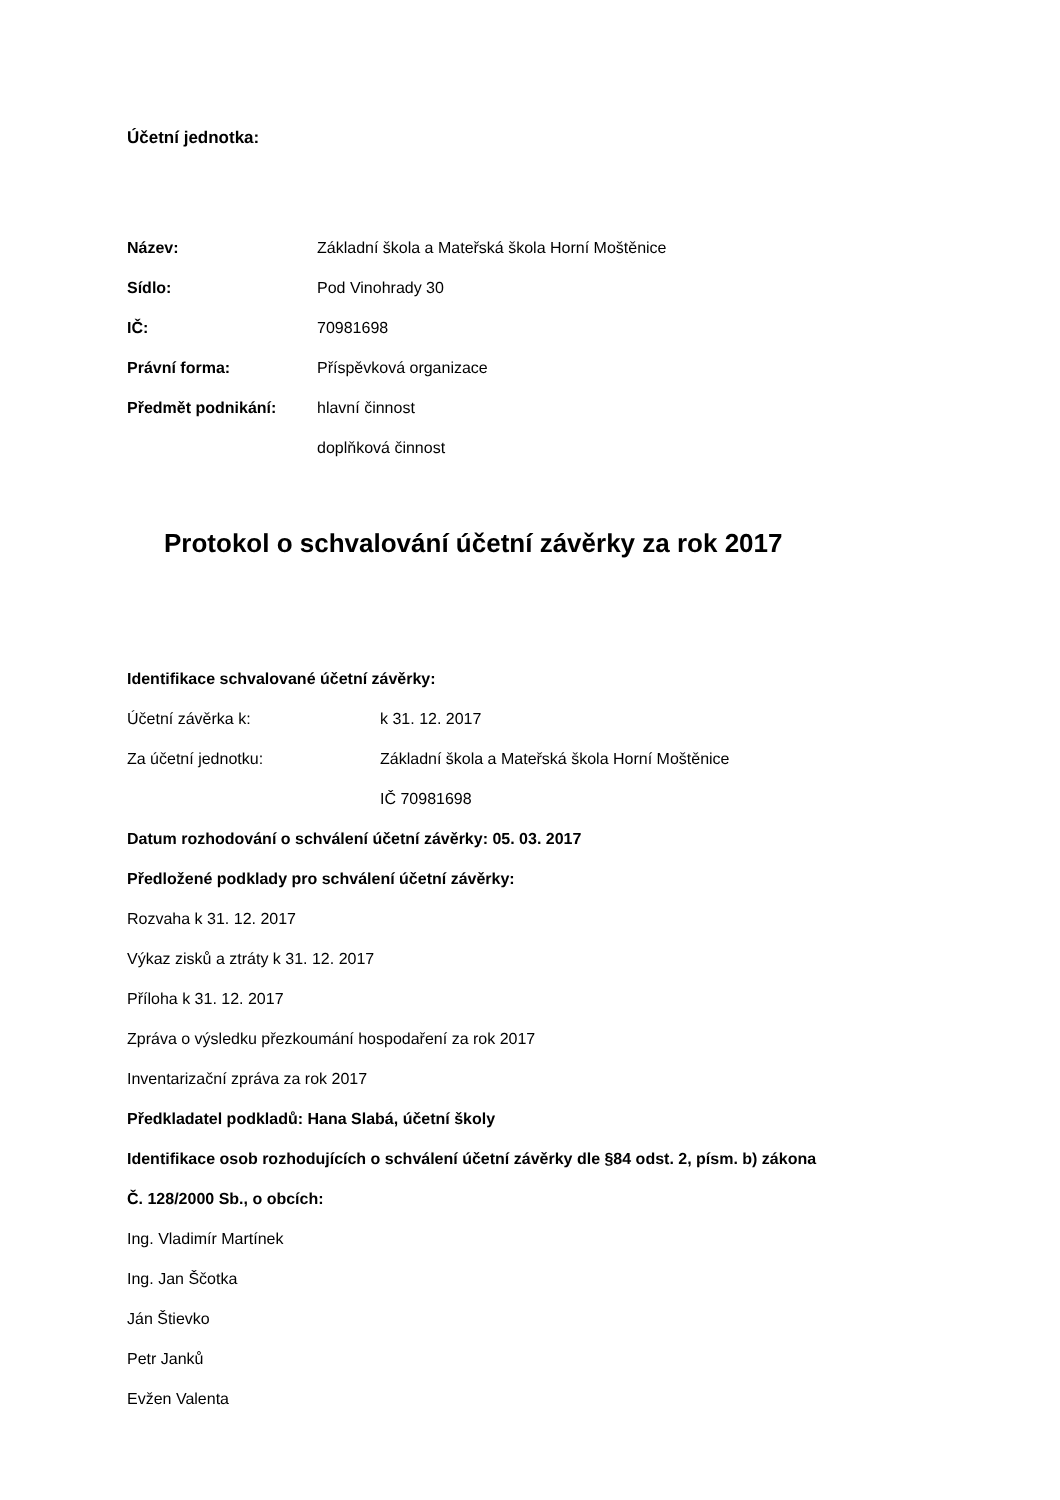Účetní jednotka:
Název:
Základní škola a Mateřská škola Horní Moštěnice
Sídlo: Pod Vinohrady 30
IČ: 70981698
Právní forma: Příspěvková organizace
Předmět podnikání: hlavní činnost
doplňková činnost
Protokol o schvalování účetní závěrky za rok 2017
Identifikace schvalované účetní závěrky:
Účetní závěrka k: k 31. 12. 2017
Za účetní jednotku:
Základní škola a Mateřská škola Horní Moštěnice
IČ 70981698
Datum rozhodování o schválení účetní závěrky: 05. 03. 2017
Předložené podklady pro schválení účetní závěrky:
Rozvaha k 31. 12. 2017
Výkaz zisků a ztráty k 31. 12. 2017
Příloha k 31. 12. 2017
Zpráva o výsledku přezkoumání hospodaření za rok 2017
Inventarizační zpráva za rok 2017
Předkladatel podkladů: Hana Slabá, účetní školy
Identifikace osob rozhodujících o schválení účetní závěrky dle §84 odst. 2, písm. b) zákona
Č. 128/2000 Sb., o obcích:
Ing. Vladimír Martínek
Ing. Jan Ščotka
Ján Štievko
Petr Janků
Evžen Valenta